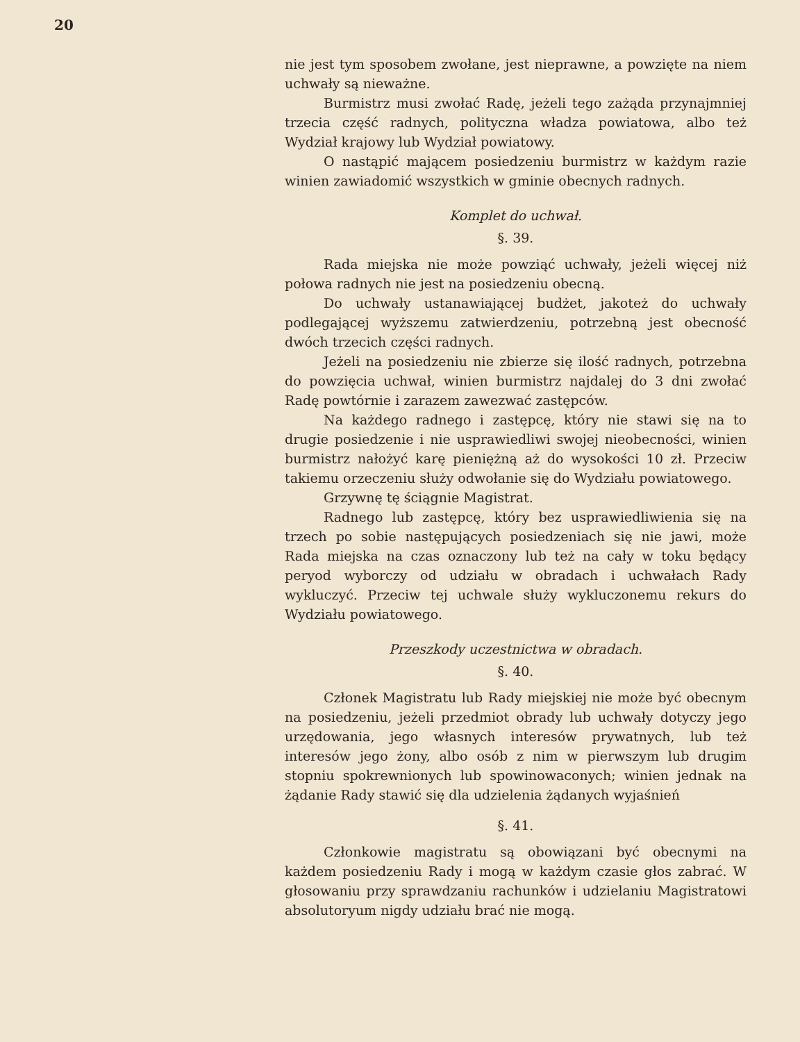20
nie jest tym sposobem zwołane, jest nieprawne, a powzięte na niem uchwały są nieważne.
Burmistrz musi zwołać Radę, jeżeli tego zażąda przynajmniej trzecia część radnych, polityczna władza powiatowa, albo też Wydział krajowy lub Wydział powiatowy.
O nastąpić mającem posiedzeniu burmistrz w każdym razie winien zawiadomić wszystkich w gminie obecnych radnych.
Komplet do uchwał.
§. 39.
Rada miejska nie może powziąć uchwały, jeżeli więcej niż połowa radnych nie jest na posiedzeniu obecną.
Do uchwały ustanawiającej budżet, jakoteż do uchwały podlegającej wyższemu zatwierdzeniu, potrzebną jest obecność dwóch trzecich części radnych.
Jeżeli na posiedzeniu nie zbierze się ilość radnych, potrzebna do powzięcia uchwał, winien burmistrz najdalej do 3 dni zwołać Radę powtórnie i zarazem zawezwać zastępców.
Na każdego radnego i zastępcę, który nie stawi się na to drugie posiedzenie i nie usprawiedliwi swojej nieobecności, winien burmistrz nałożyć karę pieniężną aż do wysokości 10 zł. Przeciw takiemu orzeczeniu służy odwołanie się do Wydziału powiatowego.
Grzywnę tę ściągnie Magistrat.
Radnego lub zastępcę, który bez usprawiedliwienia się na trzech po sobie następujących posiedzeniach się nie jawi, może Rada miejska na czas oznaczony lub też na cały w toku będący peryod wyborczy od udziału w obradach i uchwałach Rady wykluczyć. Przeciw tej uchwale służy wykluczonemu rekurs do Wydziału powiatowego.
Przeszkody uczestnictwa w obradach.
§. 40.
Członek Magistratu lub Rady miejskiej nie może być obecnym na posiedzeniu, jeżeli przedmiot obrady lub uchwały dotyczy jego urzędowania, jego własnych interesów prywatnych, lub też interesów jego żony, albo osób z nim w pierwszym lub drugim stopniu spokrewnionych lub spowinowaconych; winien jednak na żądanie Rady stawić się dla udzielenia żądanych wyjaśnień
§. 41.
Członkowie magistratu są obowiązani być obecnymi na każdem posiedzeniu Rady i mogą w każdym czasie głos zabrać. W głosowaniu przy sprawdzaniu rachunków i udzielaniu Magistratowi absolutoryum nigdy udziału brać nie mogą.